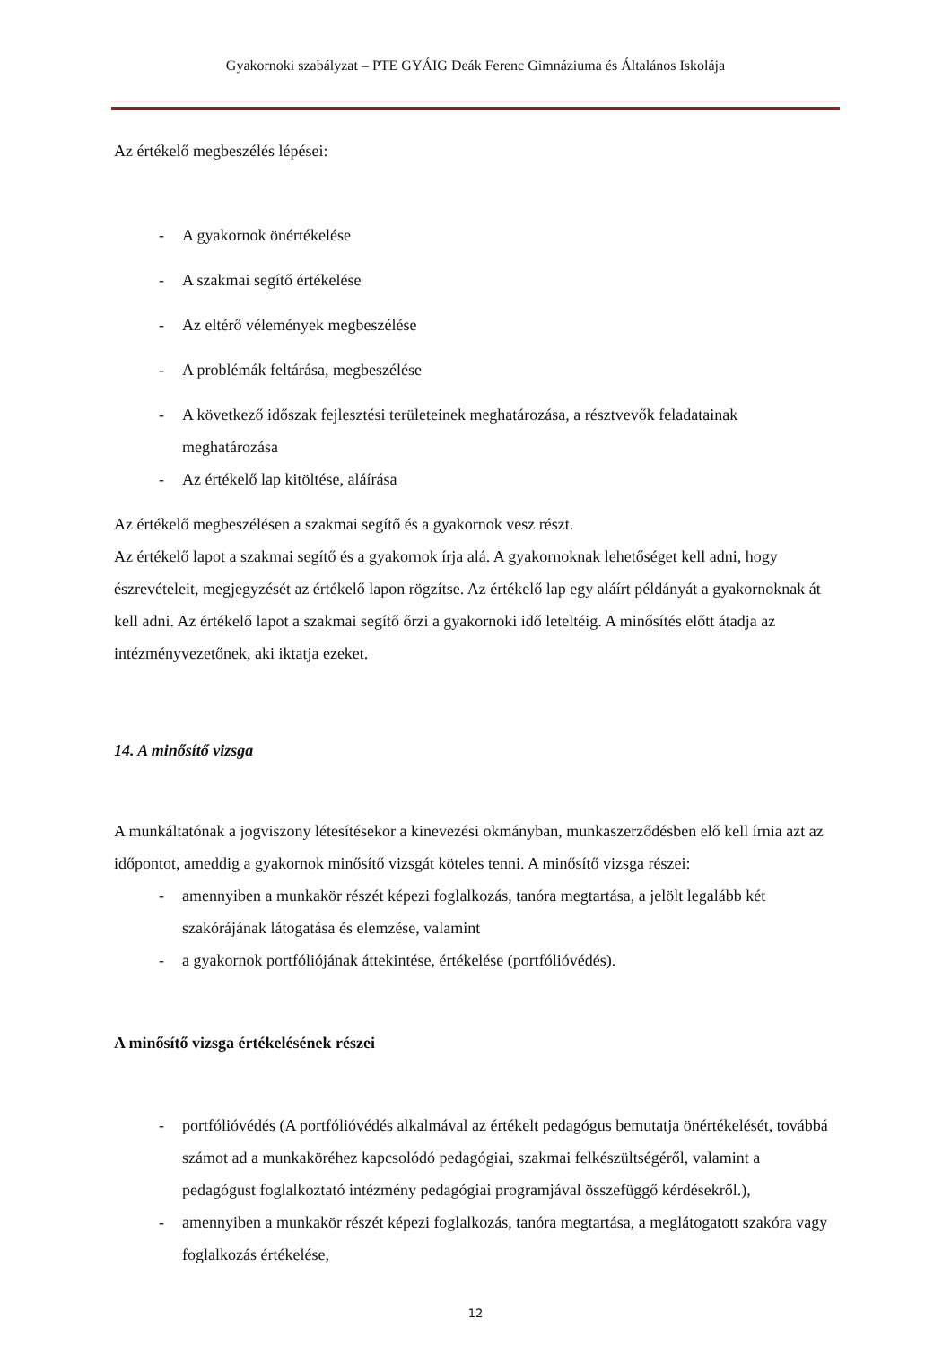Gyakornoki szabályzat – PTE GYÁIG Deák Ferenc Gimnáziuma és Általános Iskolája
Az értékelő megbeszélés lépései:
- A gyakornok önértékelése
- A szakmai segítő értékelése
- Az eltérő vélemények megbeszélése
- A problémák feltárása, megbeszélése
- A következő időszak fejlesztési területeinek meghatározása, a résztvevők feladatainak meghatározása
- Az értékelő lap kitöltése, aláírása
Az értékelő megbeszélésen a szakmai segítő és a gyakornok vesz részt.
Az értékelő lapot a szakmai segítő és a gyakornok írja alá. A gyakornoknak lehetőséget kell adni, hogy észrevételeit, megjegyzését az értékelő lapon rögzítse. Az értékelő lap egy aláírt példányát a gyakornoknak át kell adni. Az értékelő lapot a szakmai segítő őrzi a gyakornoki idő leteltéig. A minősítés előtt átadja az intézményvezetőnek, aki iktatja ezeket.
14. A minősítő vizsga
A munkáltatónak a jogviszony létesítésekor a kinevezési okmányban, munkaszerződésben elő kell írnia azt az időpontot, ameddig a gyakornok minősítő vizsgát köteles tenni. A minősítő vizsga részei:
- amennyiben a munkakör részét képezi foglalkozás, tanóra megtartása, a jelölt legalább két szakórájának látogatása és elemzése, valamint
- a gyakornok portfóliójának áttekintése, értékelése (portfólióvédés).
A minősítő vizsga értékelésének részei
- portfólióvédés (A portfólióvédés alkalmával az értékelt pedagógus bemutatja önértékelését, továbbá számot ad a munkaköréhez kapcsolódó pedagógiai, szakmai felkészültségéről, valamint a pedagógust foglalkoztató intézmény pedagógiai programjával összefüggő kérdésekről.),
- amennyiben a munkakör részét képezi foglalkozás, tanóra megtartása, a meglátogatott szakóra vagy foglalkozás értékelése,
12